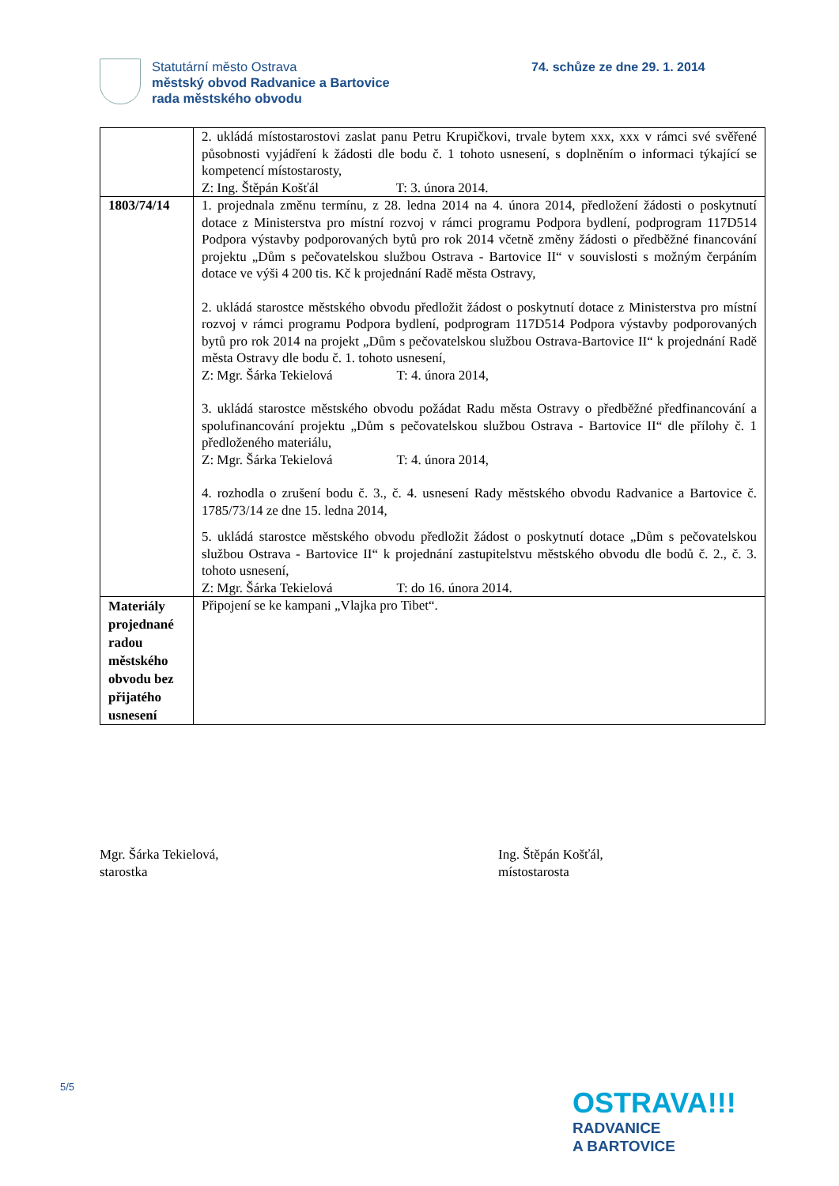Statutární město Ostrava
městský obvod Radvanice a Bartovice
rada městského obvodu
74. schůze ze dne 29. 1. 2014
| | 2. ukládá místostarostovi zaslat panu Petru Krupičkovi, trvale bytem xxx, xxx v rámci své svěřené působnosti vyjádření k žádosti dle bodu č. 1 tohoto usnesení, s doplněním o informaci týkající se kompetencí místostarosty, Z: Ing. Štěpán Košťál T: 3. února 2014. |
| 1803/74/14 | 1. projednala změnu termínu, z 28. ledna 2014 na 4. února 2014, předložení žádosti o poskytnutí dotace z Ministerstva pro místní rozvoj v rámci programu Podpora bydlení, podprogram 117D514 Podpora výstavby podporovaných bytů pro rok 2014 včetně změny žádosti o předběžné financování projektu „Dům s pečovatelskou službou Ostrava - Bartovice II“ v souvislosti s možným čerpáním dotace ve výši 4 200 tis. Kč k projednání Radě města Ostravy, 2. ukládá starostce městského obvodu předložit žádost o poskytnutí dotace z Ministerstva pro místní rozvoj v rámci programu Podpora bydlení, podprogram 117D514 Podpora výstavby podporovaných bytů pro rok 2014 na projekt „Dům s pečovatelskou službou Ostrava-Bartovice II“ k projednání Radě města Ostravy dle bodu č. 1. tohoto usnesení, Z: Mgr. Šárka Tekielová T: 4. února 2014, 3. ukládá starostce městského obvodu požádat Radu města Ostravy o předběžné předfinancování a spolufinancování projektu „Dům s pečovatelskou službou Ostrava - Bartovice II“ dle přílohy č. 1 předloženého materiálu, Z: Mgr. Šárka Tekielová T: 4. února 2014, 4. rozhodla o zrušení bodu č. 3., č. 4. usnesení Rady městského obvodu Radvanice a Bartovice č. 1785/73/14 ze dne 15. ledna 2014, 5. ukládá starostce městského obvodu předložit žádost o poskytnutí dotace „Dům s pečovatelskou službou Ostrava - Bartovice II“ k projednání zastupitelstvu městského obvodu dle bodů č. 2., č. 3. tohoto usnesení, Z: Mgr. Šárka Tekielová T: do 16. února 2014. |
| Materiály projednané radou městského obvodu bez přijatého usnesení | Připojení se ke kampani „Vlajka pro Tibet“. |
Mgr. Šárka Tekielová,
starostka
Ing. Štěpán Košťál,
místostarosta
5/5
OSTRAVA!!!
RADVANICE
A BARTOVICE